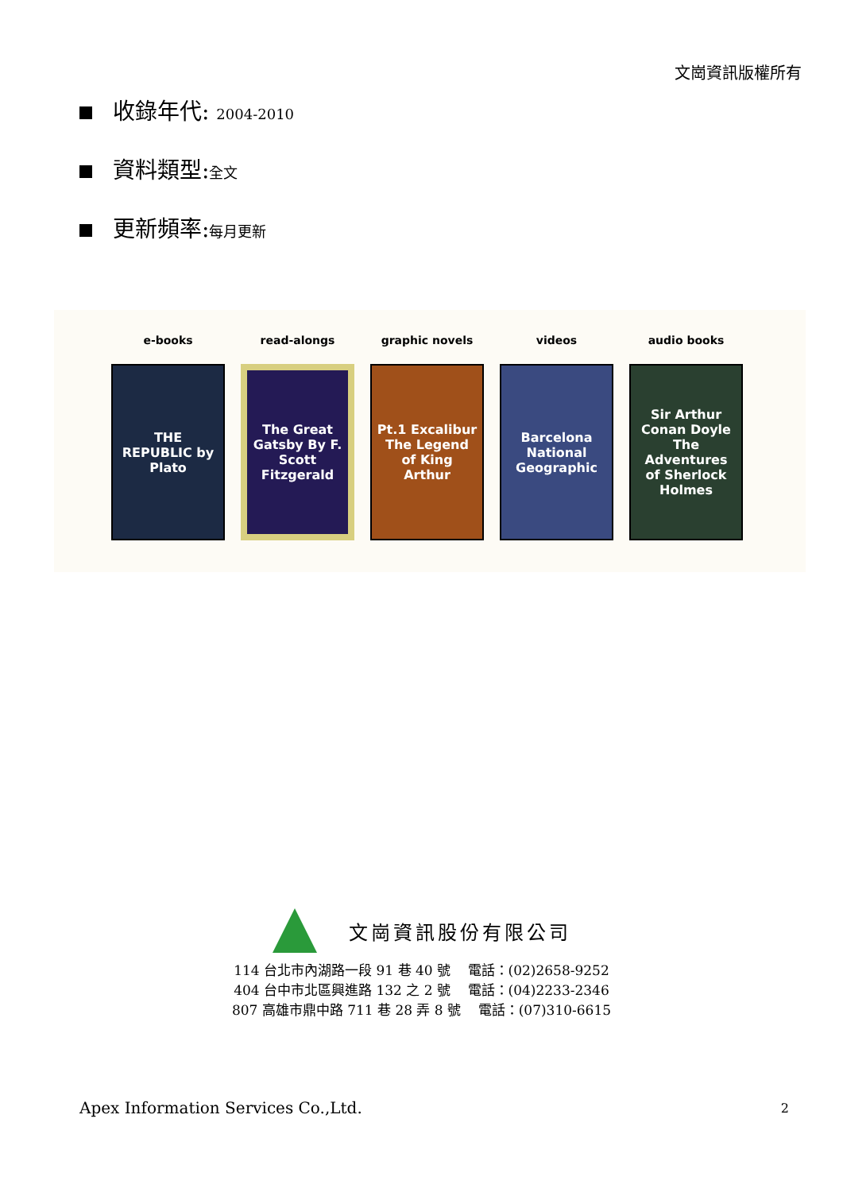文崗資訊版權所有
收錄年代: 2004-2010
資料類型:全文
更新頻率:每月更新
e-books
THE REPUBLIC by Plato
read-alongs
The Great Gatsby By F. Scott Fitzgerald
graphic novels
Pt.1 Excalibur The Legend of King Arthur
videos
Barcelona National Geographic
audio books
Sir Arthur Conan Doyle The Adventures of Sherlock Holmes
文崗資訊股份有限公司
114 台北市內湖路一段 91 巷 40 號 電話：(02)2658-9252
404 台中市北區興進路 132 之 2 號 電話：(04)2233-2346
807 高雄市鼎中路 711 巷 28 弄 8 號 電話：(07)310-6615
Apex Information Services Co.,Ltd.
2